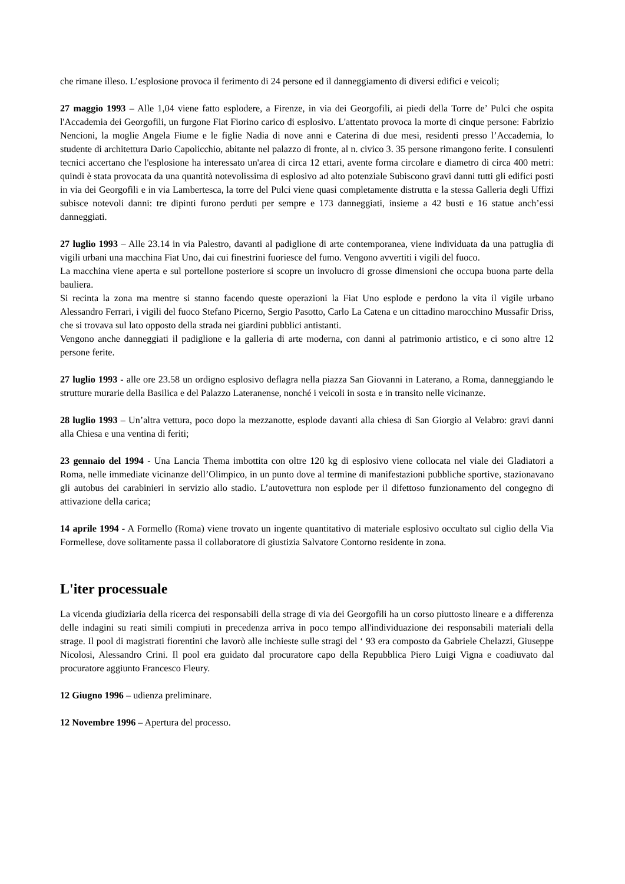che rimane illeso. L’esplosione provoca il ferimento di 24 persone ed il danneggiamento di diversi edifici e veicoli;
27 maggio 1993 – Alle 1,04 viene fatto esplodere, a Firenze, in via dei Georgofili, ai piedi della Torre de’ Pulci che ospita l'Accademia dei Georgofili, un furgone Fiat Fiorino carico di esplosivo. L'attentato provoca la morte di cinque persone: Fabrizio Nencioni, la moglie Angela Fiume e le figlie Nadia di nove anni e Caterina di due mesi, residenti presso l’Accademia, lo studente di architettura Dario Capolicchio, abitante nel palazzo di fronte, al n. civico 3. 35 persone rimangono ferite. I consulenti tecnici accertano che l'esplosione ha interessato un'area di circa 12 ettari, avente forma circolare e diametro di circa 400 metri: quindi è stata provocata da una quantità notevolissima di esplosivo ad alto potenziale Subiscono gravi danni tutti gli edifici posti in via dei Georgofili e in via Lambertesca, la torre del Pulci viene quasi completamente distrutta e la stessa Galleria degli Uffizi subisce notevoli danni: tre dipinti furono perduti per sempre e 173 danneggiati, insieme a 42 busti e 16 statue anch’essi danneggiati.
27 luglio 1993 – Alle 23.14 in via Palestro, davanti al padiglione di arte contemporanea, viene individuata da una pattuglia di vigili urbani una macchina Fiat Uno, dai cui finestrini fuoriesce del fumo. Vengono avvertiti i vigili del fuoco.
La macchina viene aperta e sul portellone posteriore si scopre un involucro di grosse dimensioni che occupa buona parte della bauliera.
Si recinta la zona ma mentre si stanno facendo queste operazioni la Fiat Uno esplode e perdono la vita il vigile urbano Alessandro Ferrari, i vigili del fuoco Stefano Picerno, Sergio Pasotto, Carlo La Catena e un cittadino marocchino Mussafir Driss, che si trovava sul lato opposto della strada nei giardini pubblici antistanti.
Vengono anche danneggiati il padiglione e la galleria di arte moderna, con danni al patrimonio artistico, e ci sono altre 12 persone ferite.
27 luglio 1993 - alle ore 23.58 un ordigno esplosivo deflagra nella piazza San Giovanni in Laterano, a Roma, danneggiando le strutture murarie della Basilica e del Palazzo Lateranense, nonché i veicoli in sosta e in transito nelle vicinanze.
28 luglio 1993 – Un’altra vettura, poco dopo la mezzanotte, esplode davanti alla chiesa di San Giorgio al Velabro: gravi danni alla Chiesa e una ventina di feriti;
23 gennaio del 1994 - Una Lancia Thema imbottita con oltre 120 kg di esplosivo viene collocata nel viale dei Gladiatori a Roma, nelle immediate vicinanze dell’Olimpico, in un punto dove al termine di manifestazioni pubbliche sportive, stazionavano gli autobus dei carabinieri in servizio allo stadio. L’autovettura non esplode per il difettoso funzionamento del congegno di attivazione della carica;
14 aprile 1994 - A Formello (Roma) viene trovato un ingente quantitativo di materiale esplosivo occultato sul ciglio della Via Formellese, dove solitamente passa il collaboratore di giustizia Salvatore Contorno residente in zona.
L'iter processuale
La vicenda giudiziaria della ricerca dei responsabili della strage di via dei Georgofili ha un corso piuttosto lineare e a differenza delle indagini su reati simili compiuti in precedenza arriva in poco tempo all'individuazione dei responsabili materiali della strage. Il pool di magistrati fiorentini che lavorò alle inchieste sulle stragi del ‘ 93 era composto da Gabriele Chelazzi, Giuseppe Nicolosi, Alessandro Crini. Il pool era guidato dal procuratore capo della Repubblica Piero Luigi Vigna e coadiuvato dal procuratore aggiunto Francesco Fleury.
12 Giugno 1996 – udienza preliminare.
12 Novembre 1996 – Apertura del processo.